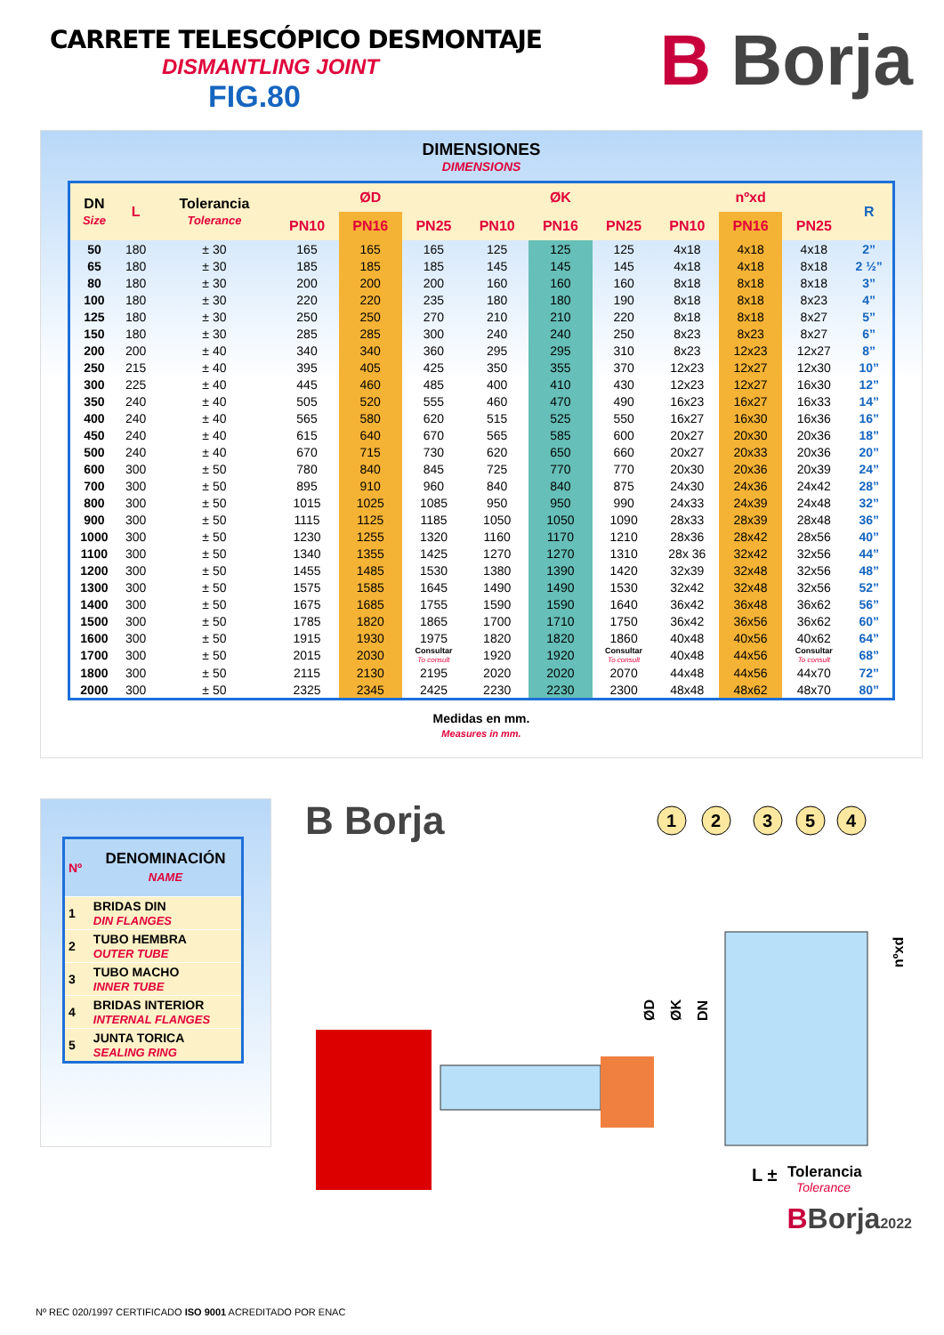CARRETE TELESCÓPICO DESMONTAJE
DISMANTLING JOINT
FIG.80
B Borja
DIMENSIONES
DIMENSIONS
| DN Size | L | Tolerancia Tolerance | ØD | | | ØK | | | nºxd | | | R |
| --- | --- | --- | --- | --- | --- | --- | --- | --- | --- | --- | --- | --- |
| | | | PN10 | PN16 | PN25 | PN10 | PN16 | PN25 | PN10 | PN16 | PN25 | |
| 50 | 180 | ± 30 | 165 | 165 | 165 | 125 | 125 | 125 | 4x18 | 4x18 | 4x18 | 2” |
| 65 | 180 | ± 30 | 185 | 185 | 185 | 145 | 145 | 145 | 4x18 | 4x18 | 8x18 | 2 ½” |
| 80 | 180 | ± 30 | 200 | 200 | 200 | 160 | 160 | 160 | 8x18 | 8x18 | 8x18 | 3” |
| 100 | 180 | ± 30 | 220 | 220 | 235 | 180 | 180 | 190 | 8x18 | 8x18 | 8x23 | 4” |
| 125 | 180 | ± 30 | 250 | 250 | 270 | 210 | 210 | 220 | 8x18 | 8x18 | 8x27 | 5” |
| 150 | 180 | ± 30 | 285 | 285 | 300 | 240 | 240 | 250 | 8x23 | 8x23 | 8x27 | 6” |
| 200 | 200 | ± 40 | 340 | 340 | 360 | 295 | 295 | 310 | 8x23 | 12x23 | 12x27 | 8” |
| 250 | 215 | ± 40 | 395 | 405 | 425 | 350 | 355 | 370 | 12x23 | 12x27 | 12x30 | 10” |
| 300 | 225 | ± 40 | 445 | 460 | 485 | 400 | 410 | 430 | 12x23 | 12x27 | 16x30 | 12” |
| 350 | 240 | ± 40 | 505 | 520 | 555 | 460 | 470 | 490 | 16x23 | 16x27 | 16x33 | 14” |
| 400 | 240 | ± 40 | 565 | 580 | 620 | 515 | 525 | 550 | 16x27 | 16x30 | 16x36 | 16” |
| 450 | 240 | ± 40 | 615 | 640 | 670 | 565 | 585 | 600 | 20x27 | 20x30 | 20x36 | 18” |
| 500 | 240 | ± 40 | 670 | 715 | 730 | 620 | 650 | 660 | 20x27 | 20x33 | 20x36 | 20” |
| 600 | 300 | ± 50 | 780 | 840 | 845 | 725 | 770 | 770 | 20x30 | 20x36 | 20x39 | 24” |
| 700 | 300 | ± 50 | 895 | 910 | 960 | 840 | 840 | 875 | 24x30 | 24x36 | 24x42 | 28” |
| 800 | 300 | ± 50 | 1015 | 1025 | 1085 | 950 | 950 | 990 | 24x33 | 24x39 | 24x48 | 32” |
| 900 | 300 | ± 50 | 1115 | 1125 | 1185 | 1050 | 1050 | 1090 | 28x33 | 28x39 | 28x48 | 36” |
| 1000 | 300 | ± 50 | 1230 | 1255 | 1320 | 1160 | 1170 | 1210 | 28x36 | 28x42 | 28x56 | 40” |
| 1100 | 300 | ± 50 | 1340 | 1355 | 1425 | 1270 | 1270 | 1310 | 28x 36 | 32x42 | 32x56 | 44” |
| 1200 | 300 | ± 50 | 1455 | 1485 | 1530 | 1380 | 1390 | 1420 | 32x39 | 32x48 | 32x56 | 48” |
| 1300 | 300 | ± 50 | 1575 | 1585 | 1645 | 1490 | 1490 | 1530 | 32x42 | 32x48 | 32x56 | 52” |
| 1400 | 300 | ± 50 | 1675 | 1685 | 1755 | 1590 | 1590 | 1640 | 36x42 | 36x48 | 36x62 | 56” |
| 1500 | 300 | ± 50 | 1785 | 1820 | 1865 | 1700 | 1710 | 1750 | 36x42 | 36x56 | 36x62 | 60” |
| 1600 | 300 | ± 50 | 1915 | 1930 | 1975 | 1820 | 1820 | 1860 | 40x48 | 40x56 | 40x62 | 64” |
| 1700 | 300 | ± 50 | 2015 | 2030 | Consultar To consult | 1920 | 1920 | Consultar To consult | 40x48 | 44x56 | Consultar To consult | 68” |
| 1800 | 300 | ± 50 | 2115 | 2130 | 2195 | 2020 | 2020 | 2070 | 44x48 | 44x56 | 44x70 | 72” |
| 2000 | 300 | ± 50 | 2325 | 2345 | 2425 | 2230 | 2230 | 2300 | 48x48 | 48x62 | 48x70 | 80” |
Medidas en mm.
Measures in mm.
| Nº | DENOMINACIÓN NAME |
| 1 | BRIDAS DIN DIN FLANGES |
| 2 | TUBO HEMBRA OUTER TUBE |
| 3 | TUBO MACHO INNER TUBE |
| 4 | BRIDAS INTERIOR INTERNAL FLANGES |
| 5 | JUNTA TORICA SEALING RING |
B Borja
1
2
3
5
4
ØD
ØK
DN
nºxd
L ±
Tolerancia
Tolerance
BBorja2022
Nº REC 020/1997 CERTIFICADO ISO 9001 ACREDITADO POR ENAC